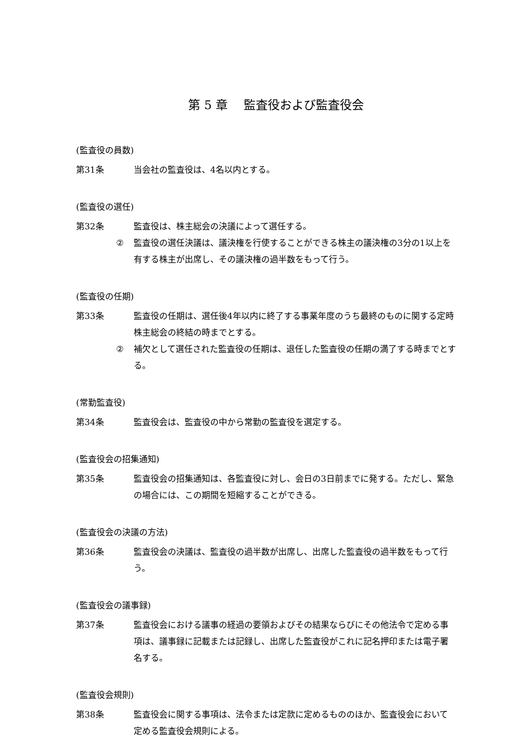第 5 章　 監査役および監査役会
(監査役の員数)
第31条 当会社の監査役は、4名以内とする。
(監査役の選任)
第32条 監査役は、株主総会の決議によって選任する。
② 監査役の選任決議は、議決権を行使することができる株主の議決権の3分の1以上を有する株主が出席し、その議決権の過半数をもって行う。
(監査役の任期)
第33条 監査役の任期は、選任後4年以内に終了する事業年度のうち最終のものに関する定時株主総会の終結の時までとする。
② 補欠として選任された監査役の任期は、退任した監査役の任期の満了する時までとする。
(常勤監査役)
第34条 監査役会は、監査役の中から常勤の監査役を選定する。
(監査役会の招集通知)
第35条 監査役会の招集通知は、各監査役に対し、会日の3日前までに発する。ただし、緊急の場合には、この期間を短縮することができる。
(監査役会の決議の方法)
第36条 監査役会の決議は、監査役の過半数が出席し、出席した監査役の過半数をもって行う。
(監査役会の議事録)
第37条 監査役会における議事の経過の要領およびその結果ならびにその他法令で定める事項は、議事録に記載または記録し、出席した監査役がこれに記名押印または電子署名する。
(監査役会規則)
第38条 監査役会に関する事項は、法令または定款に定めるもののほか、監査役会において定める監査役会規則による。